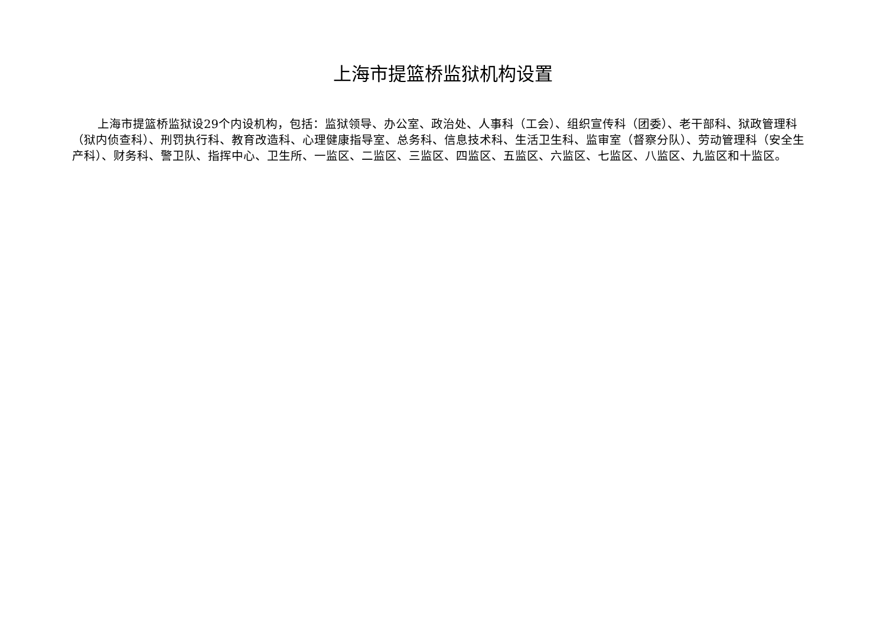上海市提篮桥监狱机构设置
上海市提篮桥监狱设29个内设机构，包括：监狱领导、办公室、政治处、人事科（工会）、组织宣传科（团委）、老干部科、狱政管理科（狱内侦查科）、刑罚执行科、教育改造科、心理健康指导室、总务科、信息技术科、生活卫生科、监审室（督察分队）、劳动管理科（安全生产科）、财务科、警卫队、指挥中心、卫生所、一监区、二监区、三监区、四监区、五监区、六监区、七监区、八监区、九监区和十监区。